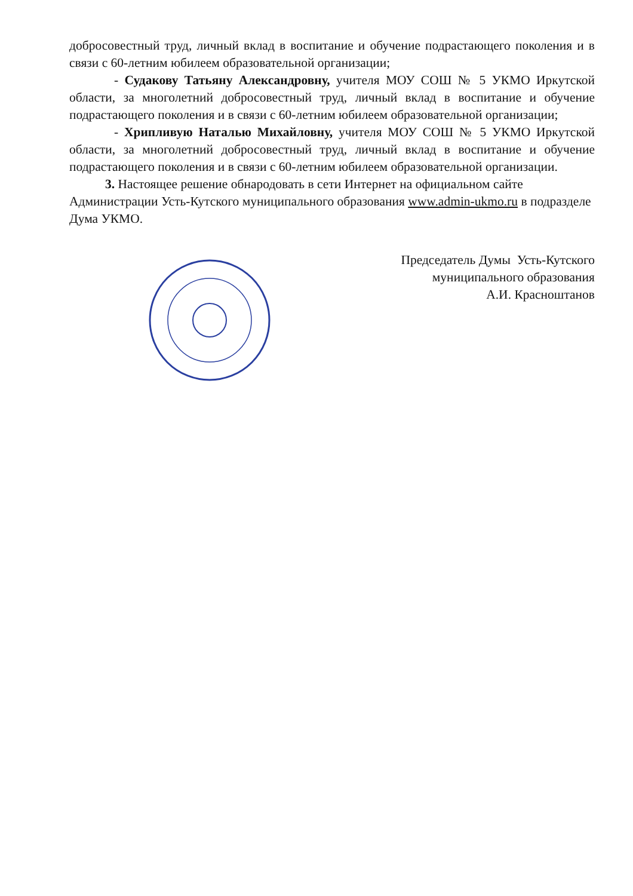добросовестный труд, личный вклад в воспитание и обучение подрастающего поколения и в связи с 60-летним юбилеем образовательной организации;
- Судакову Татьяну Александровну, учителя МОУ СОШ № 5 УКМО Иркутской области, за многолетний добросовестный труд, личный вклад в воспитание и обучение подрастающего поколения и в связи с 60-летним юбилеем образовательной организации;
- Хрипливую Наталью Михайловну, учителя МОУ СОШ № 5 УКМО Иркутской области, за многолетний добросовестный труд, личный вклад в воспитание и обучение подрастающего поколения и в связи с 60-летним юбилеем образовательной организации.
3. Настоящее решение обнародовать в сети Интернет на официальном сайте Администрации Усть-Кутского муниципального образования www.admin-ukmo.ru в подразделе Дума УКМО.
Председатель Думы Усть-Кутского
муниципального образования
А.И. Красноштанов